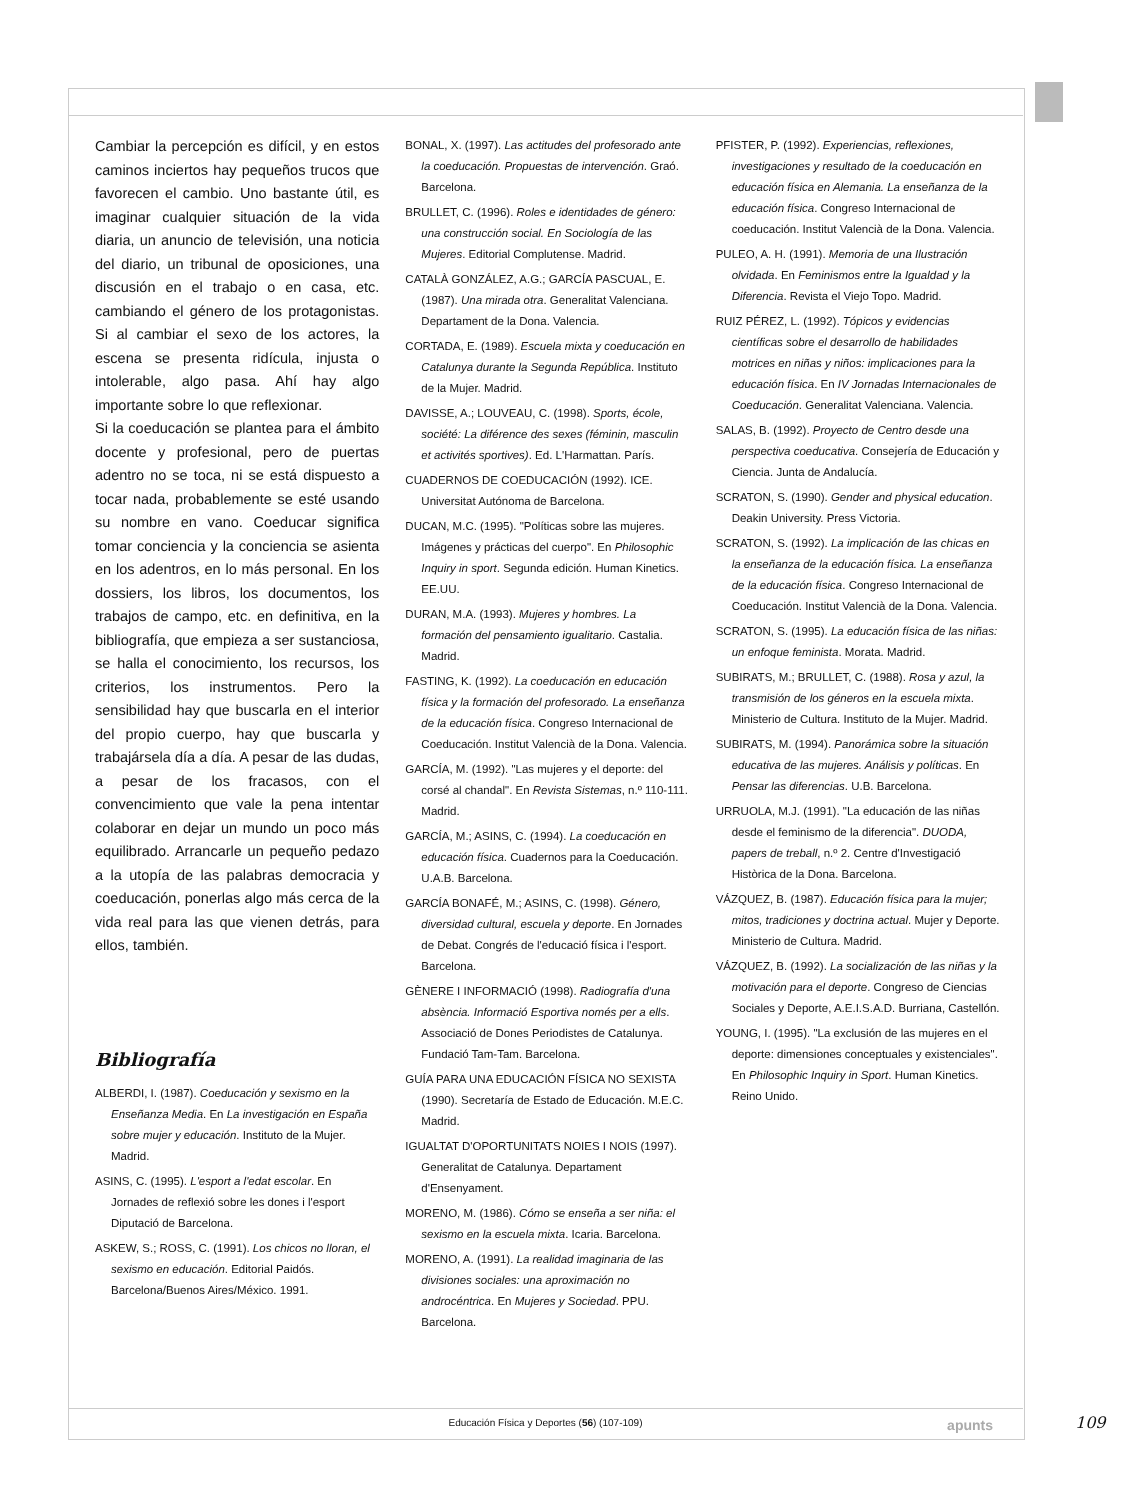Cambiar la percepción es difícil, y en estos caminos inciertos hay pequeños trucos que favorecen el cambio. Uno bastante útil, es imaginar cualquier situación de la vida diaria, un anuncio de televisión, una noticia del diario, un tribunal de oposiciones, una discusión en el trabajo o en casa, etc. cambiando el género de los protagonistas. Si al cambiar el sexo de los actores, la escena se presenta ridícula, injusta o intolerable, algo pasa. Ahí hay algo importante sobre lo que reflexionar.
Si la coeducación se plantea para el ámbito docente y profesional, pero de puertas adentro no se toca, ni se está dispuesto a tocar nada, probablemente se esté usando su nombre en vano. Coeducar significa tomar conciencia y la conciencia se asienta en los adentros, en lo más personal. En los dossiers, los libros, los documentos, los trabajos de campo, etc. en definitiva, en la bibliografía, que empieza a ser sustanciosa, se halla el conocimiento, los recursos, los criterios, los instrumentos. Pero la sensibilidad hay que buscarla en el interior del propio cuerpo, hay que buscarla y trabajársela día a día. A pesar de las dudas, a pesar de los fracasos, con el convencimiento que vale la pena intentar colaborar en dejar un mundo un poco más equilibrado. Arrancarle un pequeño pedazo a la utopía de las palabras democracia y coeducación, ponerlas algo más cerca de la vida real para las que vienen detrás, para ellos, también.
Bibliografía
ALBERDI, I. (1987). Coeducación y sexismo en la Enseñanza Media. En La investigación en España sobre mujer y educación. Instituto de la Mujer. Madrid.
ASINS, C. (1995). L'esport a l'edat escolar. En Jornades de reflexió sobre les dones i l'esport Diputació de Barcelona.
ASKEW, S.; ROSS, C. (1991). Los chicos no lloran, el sexismo en educación. Editorial Paidós. Barcelona/Buenos Aires/México. 1991.
BONAL, X. (1997). Las actitudes del profesorado ante la coeducación. Propuestas de intervención. Graó. Barcelona.
BRULLET, C. (1996). Roles e identidades de género: una construcción social. En Sociología de las Mujeres. Editorial Complutense. Madrid.
CATALÀ GONZÁLEZ, A.G.; GARCÍA PASCUAL, E. (1987). Una mirada otra. Generalitat Valenciana. Departament de la Dona. Valencia.
CORTADA, E. (1989). Escuela mixta y coeducación en Catalunya durante la Segunda República. Instituto de la Mujer. Madrid.
DAVISSE, A.; LOUVEAU, C. (1998). Sports, école, société: La diférence des sexes (féminin, masculin et activités sportives). Ed. L'Harmattan. París.
CUADERNOS DE COEDUCACIÓN (1992). ICE. Universitat Autónoma de Barcelona.
DUCAN, M.C. (1995). "Políticas sobre las mujeres. Imágenes y prácticas del cuerpo". En Philosophic Inquiry in sport. Segunda edición. Human Kinetics. EE.UU.
DURAN, M.A. (1993). Mujeres y hombres. La formación del pensamiento igualitario. Castalia. Madrid.
FASTING, K. (1992). La coeducación en educación física y la formación del profesorado. La enseñanza de la educación física. Congreso Internacional de Coeducación. Institut Valencià de la Dona. Valencia.
GARCÍA, M. (1992). "Las mujeres y el deporte: del corsé al chandal". En Revista Sistemas, n.º 110-111. Madrid.
GARCÍA, M.; ASINS, C. (1994). La coeducación en educación física. Cuadernos para la Coeducación. U.A.B. Barcelona.
GARCÍA BONAFÉ, M.; ASINS, C. (1998). Género, diversidad cultural, escuela y deporte. En Jornades de Debat. Congrés de l'educació física i l'esport. Barcelona.
GÈNERE I INFORMACIÓ (1998). Radiografía d'una absència. Informació Esportiva només per a ells. Associació de Dones Periodistes de Catalunya. Fundació Tam-Tam. Barcelona.
GUÍA PARA UNA EDUCACIÓN FÍSICA NO SEXISTA (1990). Secretaría de Estado de Educación. M.E.C. Madrid.
IGUALTAT D'OPORTUNITATS NOIES I NOIS (1997). Generalitat de Catalunya. Departament d'Ensenyament.
MORENO, M. (1986). Cómo se enseña a ser niña: el sexismo en la escuela mixta. Icaria. Barcelona.
MORENO, A. (1991). La realidad imaginaria de las divisiones sociales: una aproximación no androcéntrica. En Mujeres y Sociedad. PPU. Barcelona.
PFISTER, P. (1992). Experiencias, reflexiones, investigaciones y resultado de la coeducación en educación física en Alemania. La enseñanza de la educación física. Congreso Internacional de coeducación. Institut Valencià de la Dona. Valencia.
PULEO, A. H. (1991). Memoria de una Ilustración olvidada. En Feminismos entre la Igualdad y la Diferencia. Revista el Viejo Topo. Madrid.
RUIZ PÉREZ, L. (1992). Tópicos y evidencias científicas sobre el desarrollo de habilidades motrices en niñas y niños: implicaciones para la educación física. En IV Jornadas Internacionales de Coeducación. Generalitat Valenciana. Valencia.
SALAS, B. (1992). Proyecto de Centro desde una perspectiva coeducativa. Consejería de Educación y Ciencia. Junta de Andalucía.
SCRATON, S. (1990). Gender and physical education. Deakin University. Press Victoria.
SCRATON, S. (1992). La implicación de las chicas en la enseñanza de la educación física. La enseñanza de la educación física. Congreso Internacional de Coeducación. Institut Valencià de la Dona. Valencia.
SCRATON, S. (1995). La educación física de las niñas: un enfoque feminista. Morata. Madrid.
SUBIRATS, M.; BRULLET, C. (1988). Rosa y azul, la transmisión de los géneros en la escuela mixta. Ministerio de Cultura. Instituto de la Mujer. Madrid.
SUBIRATS, M. (1994). Panorámica sobre la situación educativa de las mujeres. Análisis y políticas. En Pensar las diferencias. U.B. Barcelona.
URRUOLA, M.J. (1991). "La educación de las niñas desde el feminismo de la diferencia". DUODA, papers de treball, n.º 2. Centre d'Investigació Històrica de la Dona. Barcelona.
VÁZQUEZ, B. (1987). Educación física para la mujer; mitos, tradiciones y doctrina actual. Mujer y Deporte. Ministerio de Cultura. Madrid.
VÁZQUEZ, B. (1992). La socialización de las niñas y la motivación para el deporte. Congreso de Ciencias Sociales y Deporte, A.E.I.S.A.D. Burriana, Castellón.
YOUNG, I. (1995). "La exclusión de las mujeres en el deporte: dimensiones conceptuales y existenciales". En Philosophic Inquiry in Sport. Human Kinetics. Reino Unido.
Educación Física y Deportes (56) (107-109) apunts 109